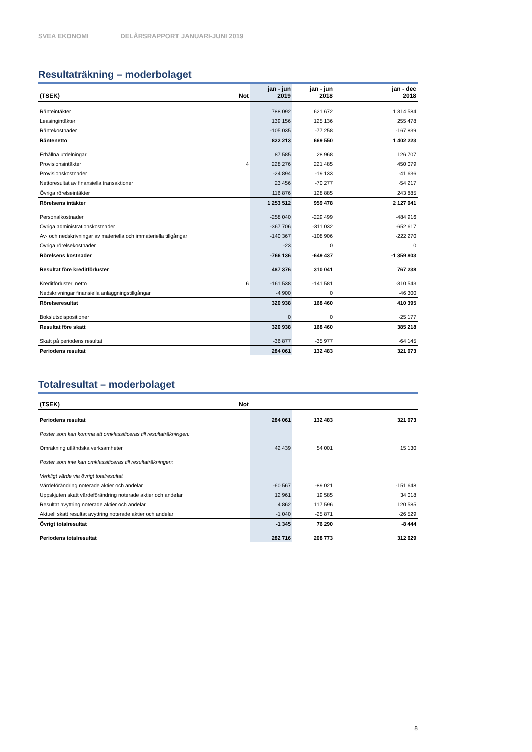SVEA EKONOMI DELÅRSRAPPORT JANUARI-JUNI 2019
Resultaträkning – moderbolaget
| (TSEK) | Not | jan - jun 2019 | jan - jun 2018 | jan - dec 2018 |
| --- | --- | --- | --- | --- |
| Ränteintäkter | | 788 092 | 621 672 | 1 314 584 |
| Leasingintäkter | | 139 156 | 125 136 | 255 478 |
| Räntekostnader | | -105 035 | -77 258 | -167 839 |
| Räntenetto | | 822 213 | 669 550 | 1 402 223 |
| Erhållna utdelningar | | 87 585 | 28 968 | 126 707 |
| Provisionsintäkter | 4 | 228 276 | 221 485 | 450 079 |
| Provisionskostnader | | -24 894 | -19 133 | -41 636 |
| Nettoresultat av finansiella transaktioner | | 23 456 | -70 277 | -54 217 |
| Övriga rörelseintäkter | | 116 876 | 128 885 | 243 885 |
| Rörelsens intäkter | | 1 253 512 | 959 478 | 2 127 041 |
| Personalkostnader | | -258 040 | -229 499 | -484 916 |
| Övriga administrationskostnader | | -367 706 | -311 032 | -652 617 |
| Av- och nedskrivningar av materiella och immateriella tillgångar | | -140 367 | -108 906 | -222 270 |
| Övriga rörelsekostnader | | -23 | 0 | 0 |
| Rörelsens kostnader | | -766 136 | -649 437 | -1 359 803 |
| Resultat före kreditförluster | | 487 376 | 310 041 | 767 238 |
| Kreditförluster, netto | 6 | -161 538 | -141 581 | -310 543 |
| Nedskrivningar finansiella anläggningstillgångar | | -4 900 | 0 | -46 300 |
| Rörelseresultat | | 320 938 | 168 460 | 410 395 |
| Bokslutsdispositioner | | 0 | 0 | -25 177 |
| Resultat före skatt | | 320 938 | 168 460 | 385 218 |
| Skatt på periodens resultat | | -36 877 | -35 977 | -64 145 |
| Periodens resultat | | 284 061 | 132 483 | 321 073 |
Totalresultat – moderbolaget
| (TSEK) | Not | | | |
| --- | --- | --- | --- | --- |
| Periodens resultat | | 284 061 | 132 483 | 321 073 |
| Poster som kan komma att omklassificeras till resultaträkningen: | | | | |
| Omräkning utländska verksamheter | | 42 439 | 54 001 | 15 130 |
| Poster som inte kan omklassificeras till resultaträkningen: | | | | |
| Verkligt värde via övrigt totalresultat | | | | |
| Värdeförändring noterade aktier och andelar | | -60 567 | -89 021 | -151 648 |
| Uppskjuten skatt värdeförändring noterade aktier och andelar | | 12 961 | 19 585 | 34 018 |
| Resultat avyttring noterade aktier och andelar | | 4 862 | 117 596 | 120 585 |
| Aktuell skatt resultat avyttring noterade aktier och andelar | | -1 040 | -25 871 | -26 529 |
| Övrigt totalresultat | | -1 345 | 76 290 | -8 444 |
| Periodens totalresultat | | 282 716 | 208 773 | 312 629 |
8